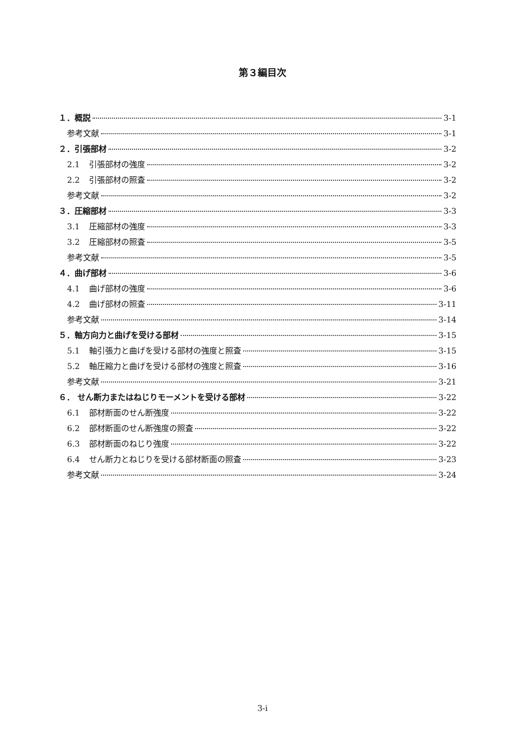第３編目次
１．概説 3-1
参考文献 3-1
２．引張部材 3-2
2.1 引張部材の強度 3-2
2.2 引張部材の照査 3-2
参考文献 3-2
３．圧縮部材 3-3
3.1 圧縮部材の強度 3-3
3.2 圧縮部材の照査 3-5
参考文献 3-5
４．曲げ部材 3-6
4.1 曲げ部材の強度 3-6
4.2 曲げ部材の照査 3-11
参考文献 3-14
５．軸方向力と曲げを受ける部材 3-15
5.1 軸引張力と曲げを受ける部材の強度と照査 3-15
5.2 軸圧縮力と曲げを受ける部材の強度と照査 3-16
参考文献 3-21
６． せん断力またはねじりモーメントを受ける部材 3-22
6.1 部材断面のせん断強度 3-22
6.2 部材断面のせん断強度の照査 3-22
6.3 部材断面のねじり強度 3-22
6.4 せん断力とねじりを受ける部材断面の照査 3-23
参考文献 3-24
3-i